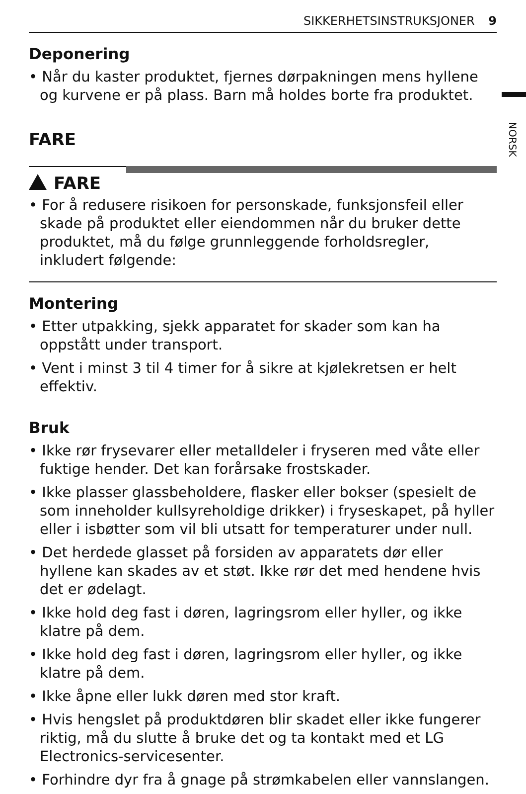SIKKERHETSINSTRUKSJONER 9
NORSK
Deponering
• Når du kaster produktet, fjernes dørpakningen mens hyllene og kurvene er på plass. Barn må holdes borte fra produktet.
FARE
FARE
• For å redusere risikoen for personskade, funksjonsfeil eller skade på produktet eller eiendommen når du bruker dette produktet, må du følge grunnleggende forholdsregler, inkludert følgende:
Montering
• Etter utpakking, sjekk apparatet for skader som kan ha oppstått under transport.
• Vent i minst 3 til 4 timer for å sikre at kjølekretsen er helt effektiv.
Bruk
• Ikke rør frysevarer eller metalldeler i fryseren med våte eller fuktige hender. Det kan forårsake frostskader.
• Ikke plasser glassbeholdere, flasker eller bokser (spesielt de som inneholder kullsyreholdige drikker) i fryseskapet, på hyller eller i isbøtter som vil bli utsatt for temperaturer under null.
• Det herdede glasset på forsiden av apparatets dør eller hyllene kan skades av et støt. Ikke rør det med hendene hvis det er ødelagt.
• Ikke hold deg fast i døren, lagringsrom eller hyller, og ikke klatre på dem.
• Ikke hold deg fast i døren, lagringsrom eller hyller, og ikke klatre på dem.
• Ikke åpne eller lukk døren med stor kraft.
• Hvis hengslet på produktdøren blir skadet eller ikke fungerer riktig, må du slutte å bruke det og ta kontakt med et LG Electronics-servicesenter.
• Forhindre dyr fra å gnage på strømkabelen eller vannslangen.